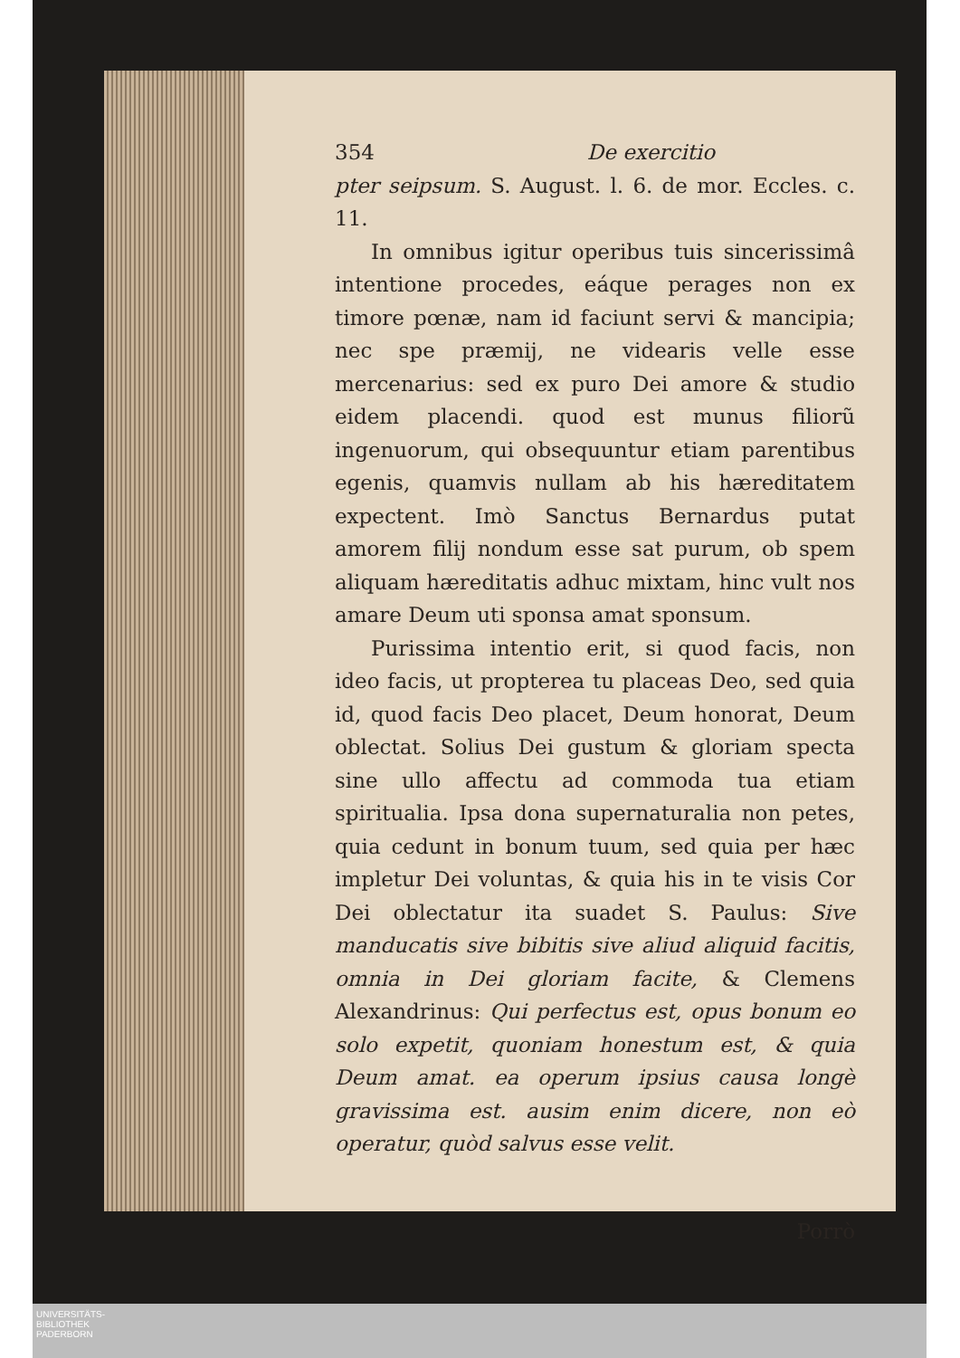354 De exercitio
pter seipsum. S. August. l. 6. de mor. Eccles. c. 11.
In omnibus igitur operibus tuis sincerissimâ intentione procedes, eáque perages non ex timore pœnæ, nam id faciunt servi & mancipia; nec spe præmij, ne videaris velle esse mercenarius: sed ex puro Dei amore & studio eidem placendi. quod est munus filiorũ ingenuorum, qui obsequuntur etiam parentibus egenis, quamvis nullam ab his hæreditatem expectent. Imò Sanctus Bernardus putat amorem filij nondum esse sat purum, ob spem aliquam hæreditatis adhuc mixtam, hinc vult nos amare Deum uti sponsa amat sponsum.
Purissima intentio erit, si quod facis, non ideo facis, ut propterea tu placeas Deo, sed quia id, quod facis Deo placet, Deum honorat, Deum oblectat. Solius Dei gustum & gloriam specta sine ullo affectu ad commoda tua etiam spiritualia. Ipsa dona supernaturalia non petes, quia cedunt in bonum tuum, sed quia per hæc impletur Dei voluntas, & quia his in te visis Cor Dei oblectatur ita suadet S. Paulus: Sive manducatis sive bibitis sive aliud aliquid facitis, omnia in Dei gloriam facite, & Clemens Alexandrinus: Qui perfectus est, opus bonum eo solo expetit, quoniam honestum est, & quia Deum amat. ea operum ipsius causa longè gravissima est. ausim enim dicere, non eò operatur, quòd salvus esse velit.
Porrò
UNIVERSITÄTS-
BIBLIOTHEK
PADERBORN